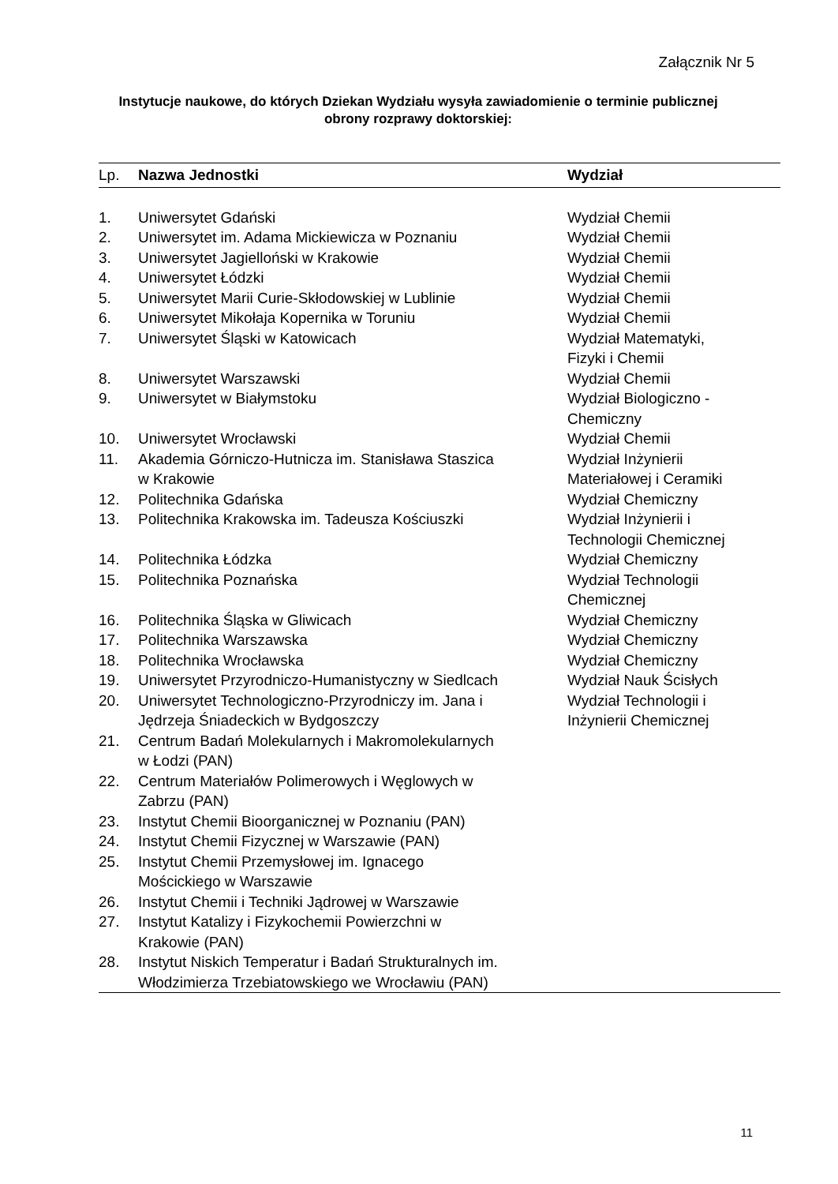Załącznik Nr 5
Instytucje naukowe, do których Dziekan Wydziału wysyła zawiadomienie o terminie publicznej obrony rozprawy doktorskiej:
| Lp. | Nazwa Jednostki | Wydział |
| --- | --- | --- |
| 1. | Uniwersytet Gdański | Wydział Chemii |
| 2. | Uniwersytet im. Adama Mickiewicza w Poznaniu | Wydział Chemii |
| 3. | Uniwersytet Jagielloński w Krakowie | Wydział Chemii |
| 4. | Uniwersytet Łódzki | Wydział Chemii |
| 5. | Uniwersytet Marii Curie-Skłodowskiej w Lublinie | Wydział Chemii |
| 6. | Uniwersytet Mikołaja Kopernika w Toruniu | Wydział Chemii |
| 7. | Uniwersytet Śląski w Katowicach | Wydział Matematyki, Fizyki i Chemii |
| 8. | Uniwersytet Warszawski | Wydział Chemii |
| 9. | Uniwersytet w Białymstoku | Wydział Biologiczno - Chemiczny |
| 10. | Uniwersytet Wrocławski | Wydział Chemii |
| 11. | Akademia Górniczo-Hutnicza im. Stanisława Staszica w Krakowie | Wydział Inżynierii Materiałowej i Ceramiki |
| 12. | Politechnika Gdańska | Wydział Chemiczny |
| 13. | Politechnika Krakowska im. Tadeusza Kościuszki | Wydział Inżynierii i Technologii Chemicznej |
| 14. | Politechnika Łódzka | Wydział Chemiczny |
| 15. | Politechnika Poznańska | Wydział Technologii Chemicznej |
| 16. | Politechnika Śląska w Gliwicach | Wydział Chemiczny |
| 17. | Politechnika Warszawska | Wydział Chemiczny |
| 18. | Politechnika Wrocławska | Wydział Chemiczny |
| 19. | Uniwersytet Przyrodniczo-Humanistyczny w Siedlcach | Wydział Nauk Ścisłych |
| 20. | Uniwersytet Technologiczno-Przyrodniczy im. Jana i Jędrzeja Śniadeckich w Bydgoszczy | Wydział Technologii i Inżynierii Chemicznej |
| 21. | Centrum Badań Molekularnych i Makromolekularnych w Łodzi (PAN) | |
| 22. | Centrum Materiałów Polimerowych i Węglowych w Zabrzu (PAN) | |
| 23. | Instytut Chemii Bioorganicznej w Poznaniu (PAN) | |
| 24. | Instytut Chemii Fizycznej w Warszawie (PAN) | |
| 25. | Instytut Chemii Przemysłowej im. Ignacego Mościckiego w Warszawie | |
| 26. | Instytut Chemii i Techniki Jądrowej w Warszawie | |
| 27. | Instytut Katalizy i Fizykochemii Powierzchni w Krakowie (PAN) | |
| 28. | Instytut Niskich Temperatur i Badań Strukturalnych im. Włodzimierza Trzebiatowskiego we Wrocławiu (PAN) | |
11